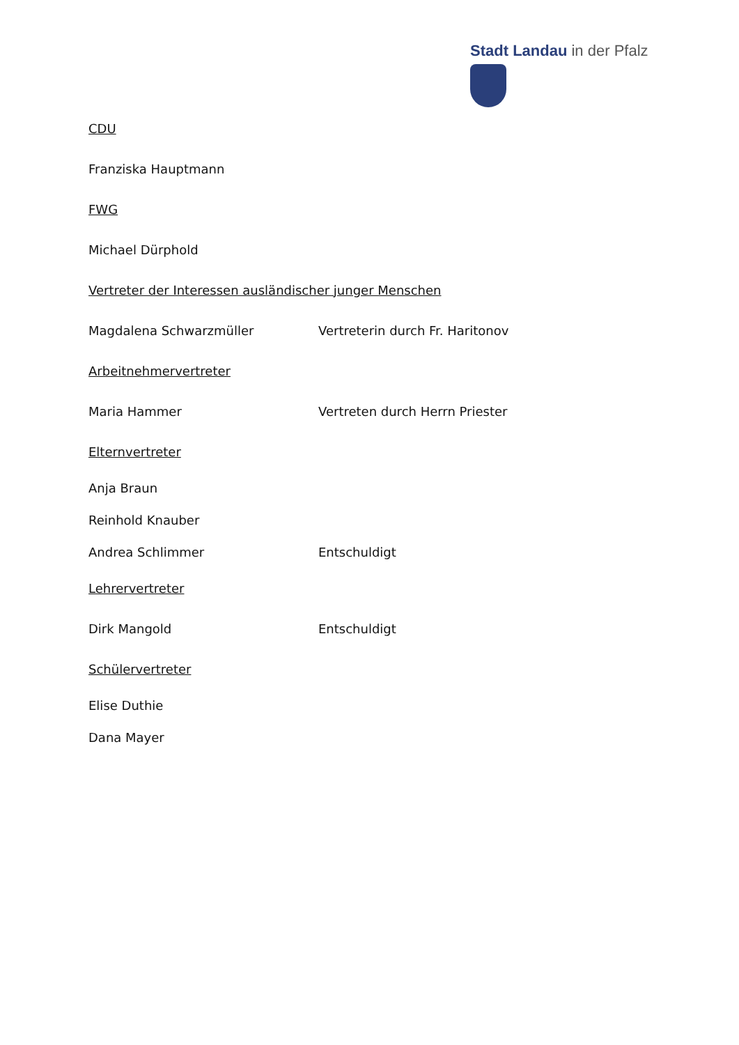Stadt Landau in der Pfalz
CDU
Franziska Hauptmann
FWG
Michael Dürphold
Vertreter der Interessen ausländischer junger Menschen
Magdalena Schwarzmüller Vertreterin durch Fr. Haritonov
Arbeitnehmervertreter
Maria Hammer Vertreten durch Herrn Priester
Elternvertreter
Anja Braun
Reinhold Knauber
Andrea Schlimmer Entschuldigt
Lehrervertreter
Dirk Mangold Entschuldigt
Schülervertreter
Elise Duthie
Dana Mayer